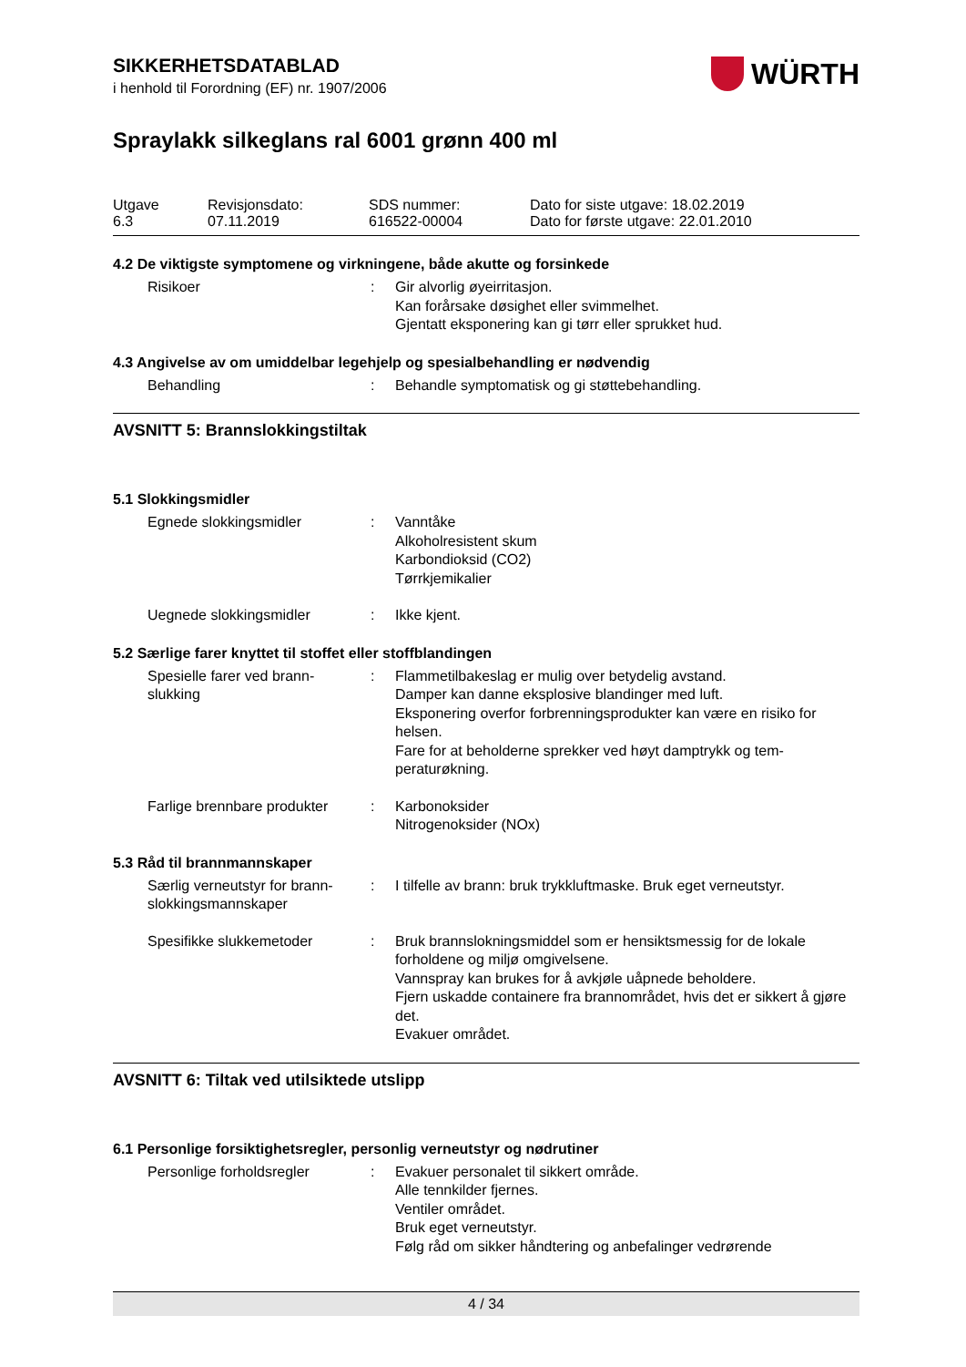WÜRTH
SIKKERHETSDATABLAD
i henhold til Forordning (EF) nr. 1907/2006
Spraylakk silkeglans ral 6001 grønn 400 ml
Utgave
6.3
Revisjonsdato:
07.11.2019
SDS nummer:
616522-00004
Dato for siste utgave: 18.02.2019
Dato for første utgave: 22.01.2010
4.2 De viktigste symptomene og virkningene, både akutte og forsinkede
Risikoer : Gir alvorlig øyeirritasjon.
Kan forårsake døsighet eller svimmelhet.
Gjentatt eksponering kan gi tørr eller sprukket hud.
4.3 Angivelse av om umiddelbar legehjelp og spesialbehandling er nødvendig
Behandling : Behandle symptomatisk og gi støttebehandling.
AVSNITT 5: Brannslokkingstiltak
5.1 Slokkingsmidler
Egnede slokkingsmidler : Vanntåke
Alkoholresistent skum
Karbondioksid (CO2)
Tørrkjemikalier
Uegnede slokkingsmidler : Ikke kjent.
5.2 Særlige farer knyttet til stoffet eller stoffblandingen
Spesielle farer ved brann-
slukking
: Flammetilbakeslag er mulig over betydelig avstand.
Damper kan danne eksplosive blandinger med luft.
Eksponering overfor forbrenningsprodukter kan være en risiko for helsen.
Fare for at beholderne sprekker ved høyt damptrykk og tem-peraturøkning.
Farlige brennbare produkter
: Karbonoksider
Nitrogenoksider (NOx)
5.3 Råd til brannmannskaper
Særlig verneutstyr for brann-
slokkingsmannskaper
: I tilfelle av brann: bruk trykkluftmaske. Bruk eget verneutstyr.
Spesifikke slukkemetoder : Bruk brannslokningsmiddel som er hensiktsmessig for de lokale forholdene og miljø omgivelsene.
Vannspray kan brukes for å avkjøle uåpnede beholdere.
Fjern uskadde containere fra brannområdet, hvis det er sikkert å gjøre det.
Evakuer området.
AVSNITT 6: Tiltak ved utilsiktede utslipp
6.1 Personlige forsiktighetsregler, personlig verneutstyr og nødrutiner
Personlige forholdsregler : Evakuer personalet til sikkert område.
Alle tennkilder fjernes.
Ventiler området.
Bruk eget verneutstyr.
Følg råd om sikker håndtering og anbefalinger vedrørende
4 / 34